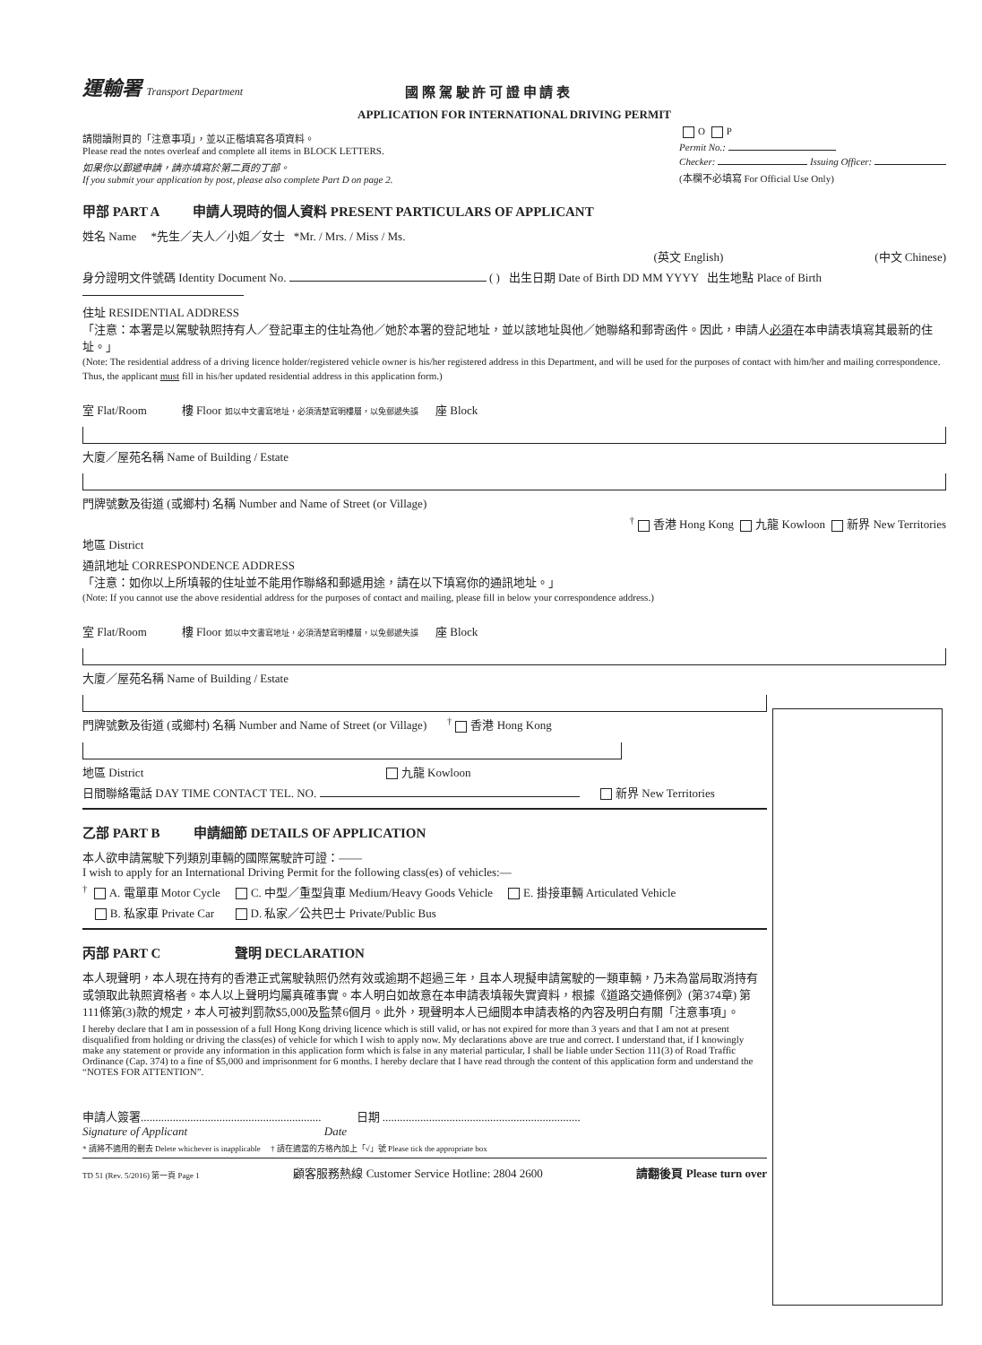運輸署 Transport Department
國 際 駕 駛 許 可 證 申 請 表
APPLICATION FOR INTERNATIONAL DRIVING PERMIT
請閱讀附頁的「注意事項」，並以正楷填寫各項資料。
Please read the notes overleaf and complete all items in BLOCK LETTERS.
如果你以郵遞申請，請亦填寫於第二頁的丁部。
If you submit your application by post, please also complete Part D on page 2.
O P
Permit No.:
Checker: Issuing Officer:
(本欄不必填寫 For Official Use Only)
甲部 PART A 申請人現時的個人資料 PRESENT PARTICULARS OF APPLICANT
姓名 Name *先生／夫人／小姐／女士 *Mr. / Mrs. / Miss / Ms.
(英文 English) (中文 Chinese)
身分證明文件號碼 Identity Document No. ( ) 出生日期 Date of Birth DD MM YYYY 出生地點 Place of Birth
住址 RESIDENTIAL ADDRESS
「注意：本署是以駕駛執照持有人／登記車主的住址為他／她於本署的登記地址，並以該地址與他／她聯絡和郵寄函件。因此，申請人必須在本申請表填寫其最新的住址。」
(Note: The residential address of a driving licence holder/registered vehicle owner is his/her registered address in this Department, and will be used for the purposes of contact with him/her and mailing correspondence. Thus, the applicant must fill in his/her updated residential address in this application form.)
室 Flat/Room 樓 Floor 如以中文書寫地址，必須清楚寫明樓層，以免郵遞失誤 座 Block
大廈／屋苑名稱 Name of Building / Estate
門牌號數及街道 (或鄉村) 名稱 Number and Name of Street (or Village)
<sup>†</sup> 香港 Hong Kong 九龍 Kowloon 新界 New Territories
地區 District
通訊地址 CORRESPONDENCE ADDRESS
「注意：如你以上所填報的住址並不能用作聯絡和郵遞用途，請在以下填寫你的通訊地址。」
(Note: If you cannot use the above residential address for the purposes of contact and mailing, please fill in below your correspondence address.)
室 Flat/Room 樓 Floor 如以中文書寫地址，必須清楚寫明樓層，以免郵遞失誤 座 Block
大廈／屋苑名稱 Name of Building / Estate
門牌號數及街道 (或鄉村) 名稱 Number and Name of Street (or Village) <sup>†</sup> 香港 Hong Kong
地區 District 九龍 Kowloon
日間聯絡電話 DAY TIME CONTACT TEL. NO. 新界 New Territories
乙部 PART B 申請細節 DETAILS OF APPLICATION
本人欲申請駕駛下列類別車輛的國際駕駛許可證：——
I wish to apply for an International Driving Permit for the following class(es) of vehicles:—
<sup>†</sup> A. 電單車 Motor Cycle C. 中型／重型貨車 Medium/Heavy Goods Vehicle E. 掛接車輛 Articulated Vehicle
B. 私家車 Private Car D. 私家／公共巴士 Private/Public Bus
丙部 PART C 聲明 DECLARATION
本人現聲明，本人現在持有的香港正式駕駛執照仍然有效或逾期不超過三年，且本人現擬申請駕駛的一類車輛，乃未為當局取消持有或領取此執照資格者。本人以上聲明均屬真確事實。本人明白如故意在本申請表填報失實資料，根據《道路交通條例》(第374章) 第111條第(3)款的規定，本人可被判罰款$5,000及監禁6個月。此外，現聲明本人已細閱本申請表格的內容及明白有關「注意事項」。
I hereby declare that I am in possession of a full Hong Kong driving licence which is still valid, or has not expired for more than 3 years and that I am not at present disqualified from holding or driving the class(es) of vehicle for which I wish to apply now. My declarations above are true and correct. I understand that, if I knowingly make any statement or provide any information in this application form which is false in any material particular, I shall be liable under Section 111(3) of Road Traffic Ordinance (Cap. 374) to a fine of $5,000 and imprisonment for 6 months. I hereby declare that I have read through the content of this application form and understand the “NOTES FOR ATTENTION”.
申請人簽署.............................................................. 日期 ....................................................................
Signature of Applicant Date
* 請將不適用的刪去 Delete whichever is inapplicable † 請在適當的方格內加上「√」號 Please tick the appropriate box
TD 51 (Rev. 5/2016) 第一頁 Page 1 顧客服務熱線 Customer Service Hotline: 2804 2600 請翻後頁 Please turn over